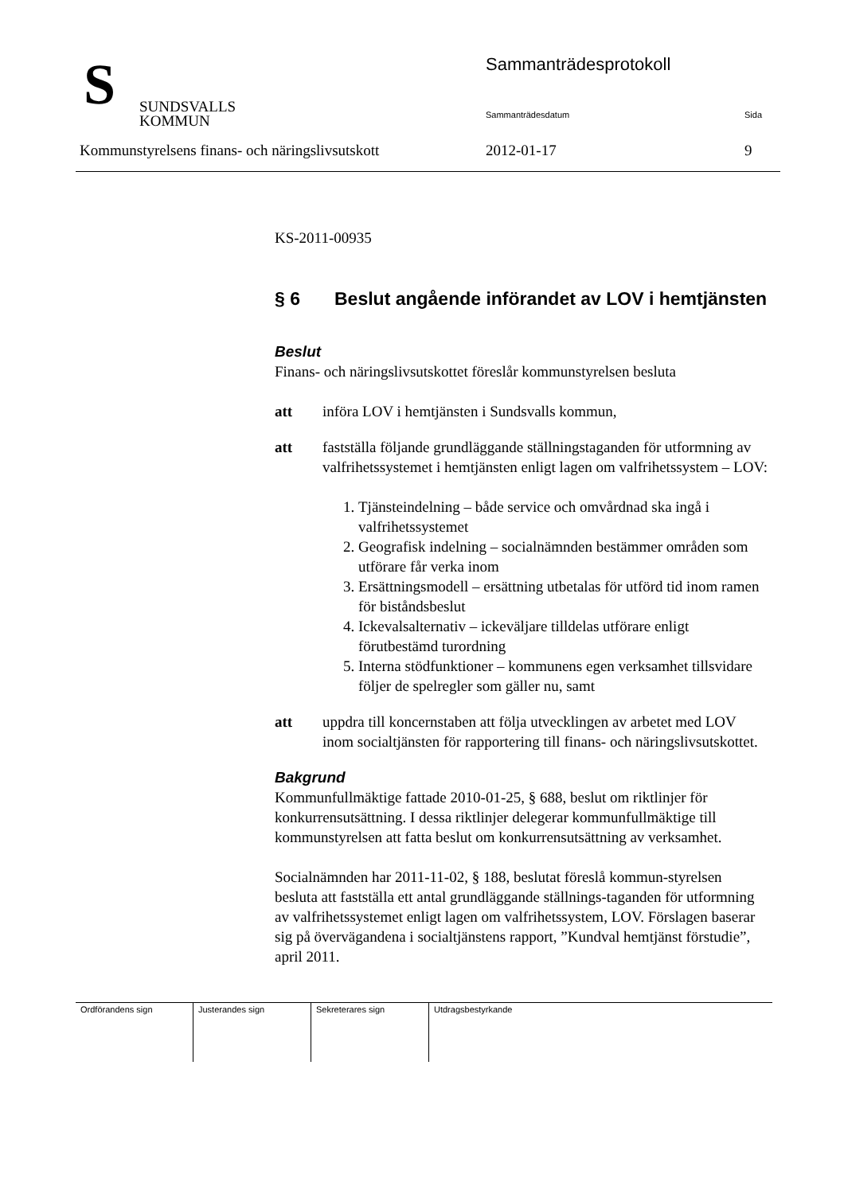S
SUNDSVALLS
KOMMUN
Sammanträdesprotokoll
Sammanträdesdatum Sida
Kommunstyrelsens finans- och näringslivsutskott 2012-01-17 9
KS-2011-00935
§ 6 Beslut angående införandet av LOV i hemtjänsten
Beslut
Finans- och näringslivsutskottet föreslår kommunstyrelsen besluta
att införa LOV i hemtjänsten i Sundsvalls kommun,
att fastställa följande grundläggande ställningstaganden för utformning av valfrihetssystemet i hemtjänsten enligt lagen om valfrihetssystem – LOV:
1. Tjänsteindelning – både service och omvårdnad ska ingå i valfrihetssystemet
2. Geografisk indelning – socialnämnden bestämmer områden som utförare får verka inom
3. Ersättningsmodell – ersättning utbetalas för utförd tid inom ramen för biståndsbeslut
4. Ickevalsalternativ – ickeväljare tilldelas utförare enligt förutbestämd turordning
5. Interna stödfunktioner – kommunens egen verksamhet tillsvidare följer de spelregler som gäller nu, samt
att uppdra till koncernstaben att följa utvecklingen av arbetet med LOV inom socialtjänsten för rapportering till finans- och näringslivsutskottet.
Bakgrund
Kommunfullmäktige fattade 2010-01-25, § 688, beslut om riktlinjer för konkurrensutsättning. I dessa riktlinjer delegerar kommunfullmäktige till kommunstyrelsen att fatta beslut om konkurrensutsättning av verksamhet.
Socialnämnden har 2011-11-02, § 188, beslutat föreslå kommun-styrelsen besluta att fastställa ett antal grundläggande ställnings-taganden för utformning av valfrihetssystemet enligt lagen om valfrihetssystem, LOV. Förslagen baserar sig på övervägandena i socialtjänstens rapport, ”Kundval hemtjänst förstudie”, april 2011.
| Ordförandens sign | Justerandes sign | Sekreterares sign | Utdragsbestyrkande |